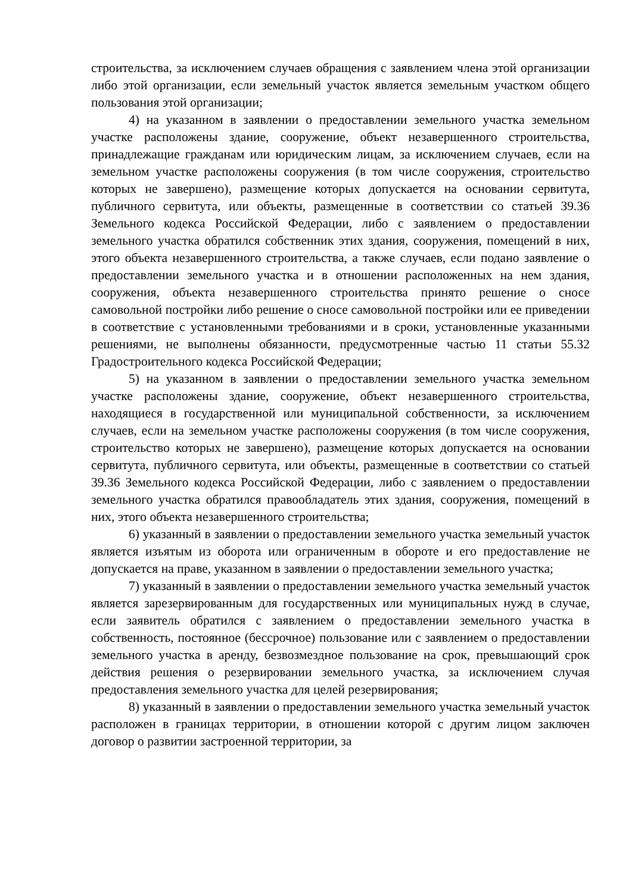строительства, за исключением случаев обращения с заявлением члена этой организации либо этой организации, если земельный участок является земельным участком общего пользования этой организации;
4) на указанном в заявлении о предоставлении земельного участка земельном участке расположены здание, сооружение, объект незавершенного строительства, принадлежащие гражданам или юридическим лицам, за исключением случаев, если на земельном участке расположены сооружения (в том числе сооружения, строительство которых не завершено), размещение которых допускается на основании сервитута, публичного сервитута, или объекты, размещенные в соответствии со статьей 39.36 Земельного кодекса Российской Федерации, либо с заявлением о предоставлении земельного участка обратился собственник этих здания, сооружения, помещений в них, этого объекта незавершенного строительства, а также случаев, если подано заявление о предоставлении земельного участка и в отношении расположенных на нем здания, сооружения, объекта незавершенного строительства принято решение о сносе самовольной постройки либо решение о сносе самовольной постройки или ее приведении в соответствие с установленными требованиями и в сроки, установленные указанными решениями, не выполнены обязанности, предусмотренные частью 11 статьи 55.32 Градостроительного кодекса Российской Федерации;
5) на указанном в заявлении о предоставлении земельного участка земельном участке расположены здание, сооружение, объект незавершенного строительства, находящиеся в государственной или муниципальной собственности, за исключением случаев, если на земельном участке расположены сооружения (в том числе сооружения, строительство которых не завершено), размещение которых допускается на основании сервитута, публичного сервитута, или объекты, размещенные в соответствии со статьей 39.36 Земельного кодекса Российской Федерации, либо с заявлением о предоставлении земельного участка обратился правообладатель этих здания, сооружения, помещений в них, этого объекта незавершенного строительства;
6) указанный в заявлении о предоставлении земельного участка земельный участок является изъятым из оборота или ограниченным в обороте и его предоставление не допускается на праве, указанном в заявлении о предоставлении земельного участка;
7) указанный в заявлении о предоставлении земельного участка земельный участок является зарезервированным для государственных или муниципальных нужд в случае, если заявитель обратился с заявлением о предоставлении земельного участка в собственность, постоянное (бессрочное) пользование или с заявлением о предоставлении земельного участка в аренду, безвозмездное пользование на срок, превышающий срок действия решения о резервировании земельного участка, за исключением случая предоставления земельного участка для целей резервирования;
8) указанный в заявлении о предоставлении земельного участка земельный участок расположен в границах территории, в отношении которой с другим лицом заключен договор о развитии застроенной территории, за